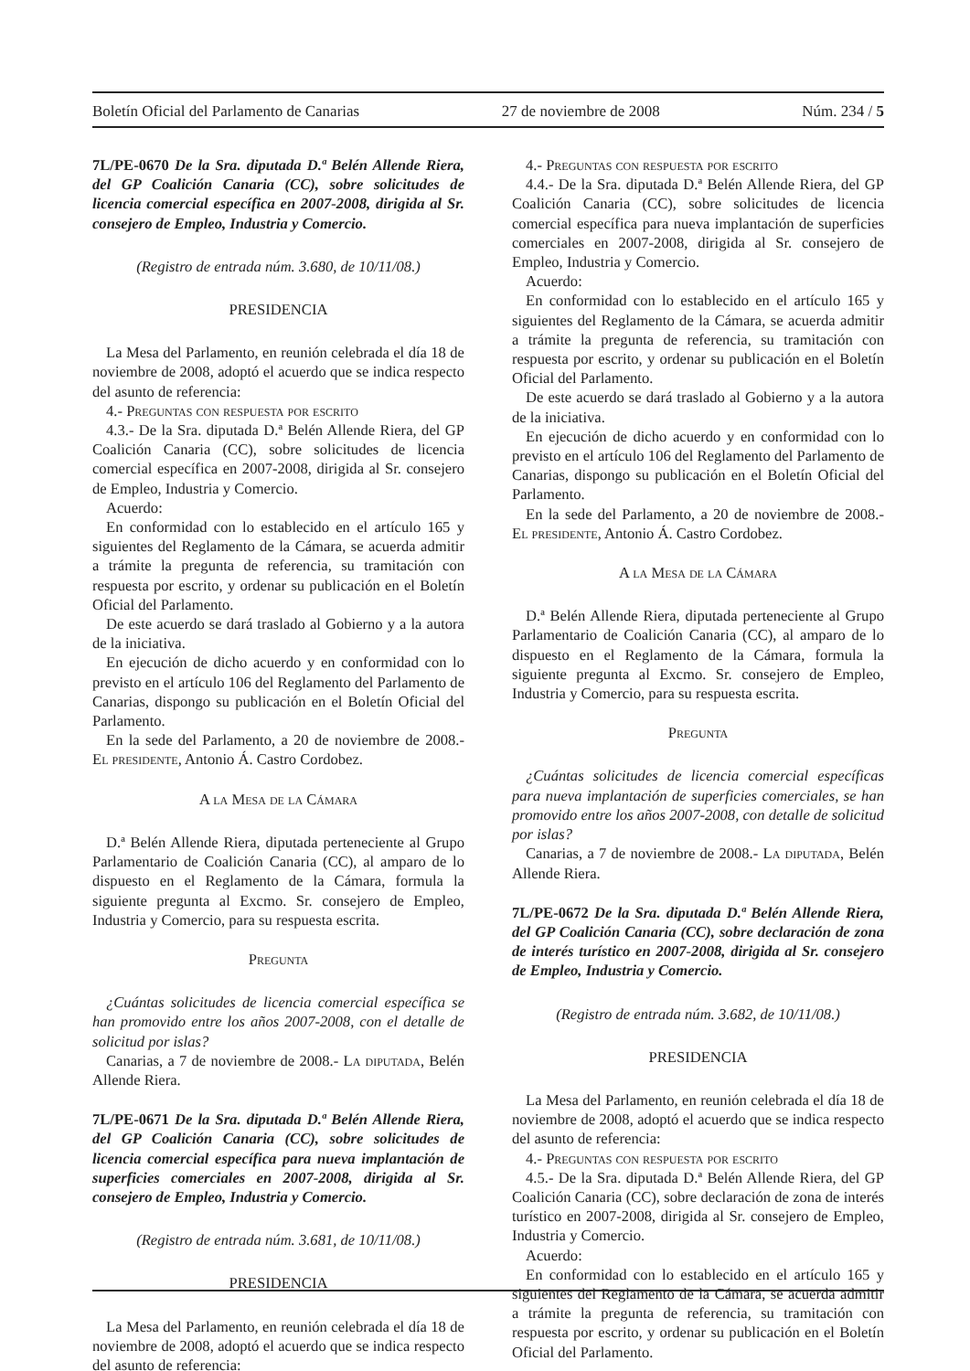Boletín Oficial del Parlamento de Canarias 27 de noviembre de 2008 Núm. 234 / 5
7L/PE-0670 De la Sra. diputada D.ª Belén Allende Riera, del GP Coalición Canaria (CC), sobre solicitudes de licencia comercial específica en 2007-2008, dirigida al Sr. consejero de Empleo, Industria y Comercio.
(Registro de entrada núm. 3.680, de 10/11/08.)
PRESIDENCIA
La Mesa del Parlamento, en reunión celebrada el día 18 de noviembre de 2008, adoptó el acuerdo que se indica respecto del asunto de referencia:
4.- Preguntas con respuesta por escrito
4.3.- De la Sra. diputada D.ª Belén Allende Riera, del GP Coalición Canaria (CC), sobre solicitudes de licencia comercial específica en 2007-2008, dirigida al Sr. consejero de Empleo, Industria y Comercio.
Acuerdo:
En conformidad con lo establecido en el artículo 165 y siguientes del Reglamento de la Cámara, se acuerda admitir a trámite la pregunta de referencia, su tramitación con respuesta por escrito, y ordenar su publicación en el Boletín Oficial del Parlamento.
De este acuerdo se dará traslado al Gobierno y a la autora de la iniciativa.
En ejecución de dicho acuerdo y en conformidad con lo previsto en el artículo 106 del Reglamento del Parlamento de Canarias, dispongo su publicación en el Boletín Oficial del Parlamento.
En la sede del Parlamento, a 20 de noviembre de 2008.- El presidente, Antonio Á. Castro Cordobez.
A la Mesa de la Cámara
D.ª Belén Allende Riera, diputada perteneciente al Grupo Parlamentario de Coalición Canaria (CC), al amparo de lo dispuesto en el Reglamento de la Cámara, formula la siguiente pregunta al Excmo. Sr. consejero de Empleo, Industria y Comercio, para su respuesta escrita.
Pregunta
¿Cuántas solicitudes de licencia comercial específica se han promovido entre los años 2007-2008, con el detalle de solicitud por islas?
Canarias, a 7 de noviembre de 2008.- La diputada, Belén Allende Riera.
7L/PE-0671 De la Sra. diputada D.ª Belén Allende Riera, del GP Coalición Canaria (CC), sobre solicitudes de licencia comercial específica para nueva implantación de superficies comerciales en 2007-2008, dirigida al Sr. consejero de Empleo, Industria y Comercio.
(Registro de entrada núm. 3.681, de 10/11/08.)
PRESIDENCIA
La Mesa del Parlamento, en reunión celebrada el día 18 de noviembre de 2008, adoptó el acuerdo que se indica respecto del asunto de referencia:
4.- Preguntas con respuesta por escrito
4.4.- De la Sra. diputada D.ª Belén Allende Riera, del GP Coalición Canaria (CC), sobre solicitudes de licencia comercial específica para nueva implantación de superficies comerciales en 2007-2008, dirigida al Sr. consejero de Empleo, Industria y Comercio.
Acuerdo:
En conformidad con lo establecido en el artículo 165 y siguientes del Reglamento de la Cámara, se acuerda admitir a trámite la pregunta de referencia, su tramitación con respuesta por escrito, y ordenar su publicación en el Boletín Oficial del Parlamento.
De este acuerdo se dará traslado al Gobierno y a la autora de la iniciativa.
En ejecución de dicho acuerdo y en conformidad con lo previsto en el artículo 106 del Reglamento del Parlamento de Canarias, dispongo su publicación en el Boletín Oficial del Parlamento.
En la sede del Parlamento, a 20 de noviembre de 2008.- El presidente, Antonio Á. Castro Cordobez.
A la Mesa de la Cámara
D.ª Belén Allende Riera, diputada perteneciente al Grupo Parlamentario de Coalición Canaria (CC), al amparo de lo dispuesto en el Reglamento de la Cámara, formula la siguiente pregunta al Excmo. Sr. consejero de Empleo, Industria y Comercio, para su respuesta escrita.
Pregunta
¿Cuántas solicitudes de licencia comercial específicas para nueva implantación de superficies comerciales, se han promovido entre los años 2007-2008, con detalle de solicitud por islas?
Canarias, a 7 de noviembre de 2008.- La diputada, Belén Allende Riera.
7L/PE-0672 De la Sra. diputada D.ª Belén Allende Riera, del GP Coalición Canaria (CC), sobre declaración de zona de interés turístico en 2007-2008, dirigida al Sr. consejero de Empleo, Industria y Comercio.
(Registro de entrada núm. 3.682, de 10/11/08.)
PRESIDENCIA
La Mesa del Parlamento, en reunión celebrada el día 18 de noviembre de 2008, adoptó el acuerdo que se indica respecto del asunto de referencia:
4.- Preguntas con respuesta por escrito
4.5.- De la Sra. diputada D.ª Belén Allende Riera, del GP Coalición Canaria (CC), sobre declaración de zona de interés turístico en 2007-2008, dirigida al Sr. consejero de Empleo, Industria y Comercio.
Acuerdo:
En conformidad con lo establecido en el artículo 165 y siguientes del Reglamento de la Cámara, se acuerda admitir a trámite la pregunta de referencia, su tramitación con respuesta por escrito, y ordenar su publicación en el Boletín Oficial del Parlamento.